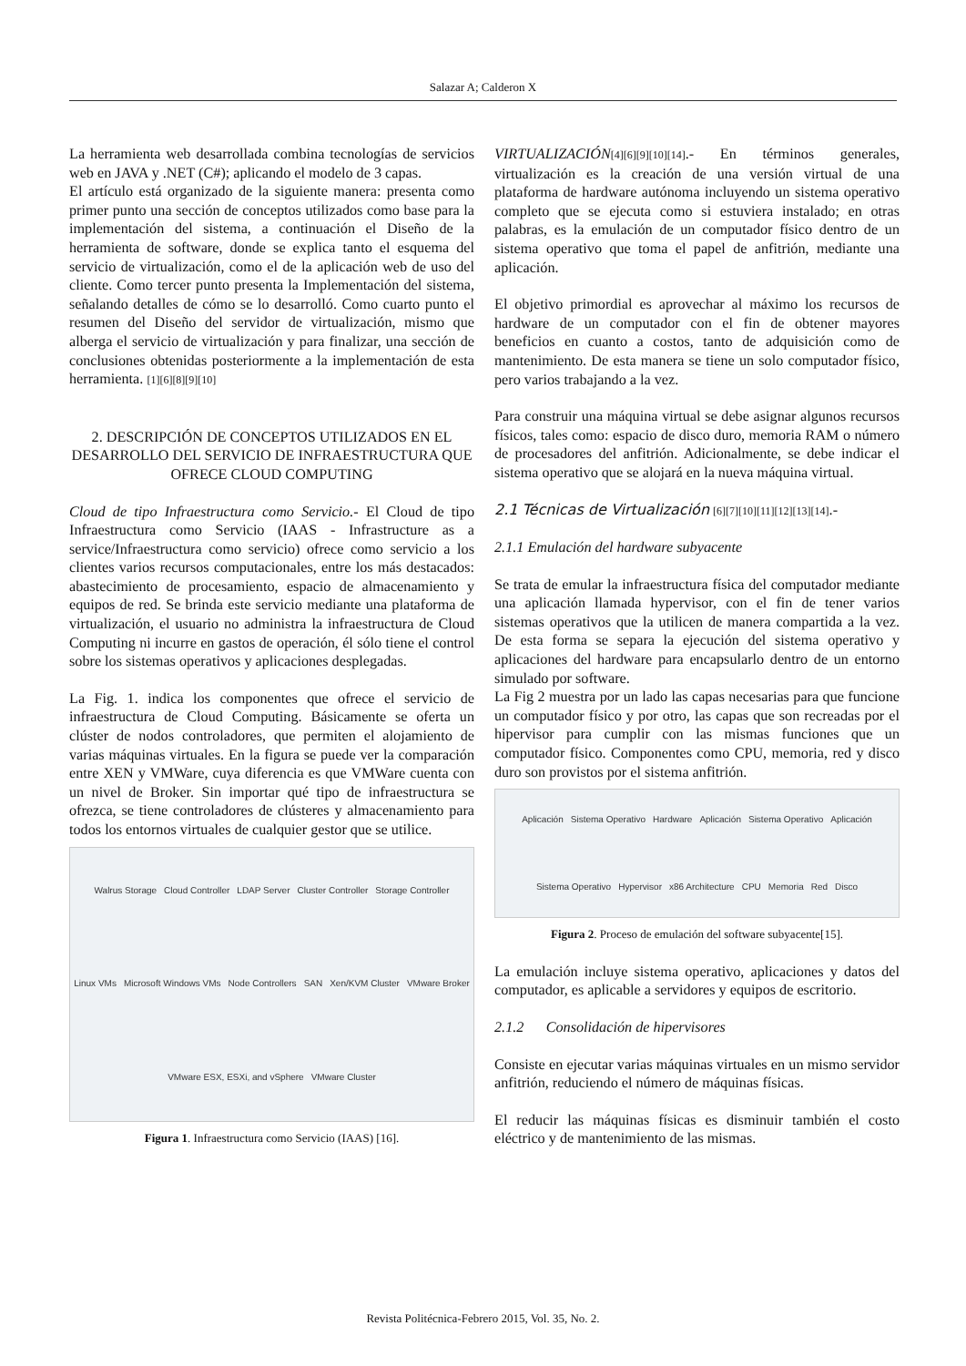Salazar A; Calderon X
La herramienta web desarrollada combina tecnologías de servicios web en JAVA y .NET (C#); aplicando el modelo de 3 capas.
El artículo está organizado de la siguiente manera: presenta como primer punto una sección de conceptos utilizados como base para la implementación del sistema, a continuación el Diseño de la herramienta de software, donde se explica tanto el esquema del servicio de virtualización, como el de la aplicación web de uso del cliente. Como tercer punto presenta la Implementación del sistema, señalando detalles de cómo se lo desarrolló. Como cuarto punto el resumen del Diseño del servidor de virtualización, mismo que alberga el servicio de virtualización y para finalizar, una sección de conclusiones obtenidas posteriormente a la implementación de esta herramienta. [1][6][8][9][10]
2. DESCRIPCIÓN DE CONCEPTOS UTILIZADOS EN EL DESARROLLO DEL SERVICIO DE INFRAESTRUCTURA QUE OFRECE CLOUD COMPUTING
Cloud de tipo Infraestructura como Servicio.- El Cloud de tipo Infraestructura como Servicio (IAAS - Infrastructure as a service/Infraestructura como servicio) ofrece como servicio a los clientes varios recursos computacionales, entre los más destacados: abastecimiento de procesamiento, espacio de almacenamiento y equipos de red. Se brinda este servicio mediante una plataforma de virtualización, el usuario no administra la infraestructura de Cloud Computing ni incurre en gastos de operación, él sólo tiene el control sobre los sistemas operativos y aplicaciones desplegadas.
La Fig. 1. indica los componentes que ofrece el servicio de infraestructura de Cloud Computing. Básicamente se oferta un clúster de nodos controladores, que permiten el alojamiento de varias máquinas virtuales. En la figura se puede ver la comparación entre XEN y VMWare, cuya diferencia es que VMWare cuenta con un nivel de Broker. Sin importar qué tipo de infraestructura se ofrezca, se tiene controladores de clústeres y almacenamiento para todos los entornos virtuales de cualquier gestor que se utilice.
Walrus Storage Cloud Controller LDAP Server Cluster Controller Storage Controller Linux VMs Microsoft Windows VMs Node Controllers SAN Xen/KVM Cluster VMware Broker VMware ESX, ESXi, and vSphere VMware Cluster
Figura 1. Infraestructura como Servicio (IAAS) [16].
VIRTUALIZACIÓN[4][6][9][10][14].- En términos generales, virtualización es la creación de una versión virtual de una plataforma de hardware autónoma incluyendo un sistema operativo completo que se ejecuta como si estuviera instalado; en otras palabras, es la emulación de un computador físico dentro de un sistema operativo que toma el papel de anfitrión, mediante una aplicación.
El objetivo primordial es aprovechar al máximo los recursos de hardware de un computador con el fin de obtener mayores beneficios en cuanto a costos, tanto de adquisición como de mantenimiento. De esta manera se tiene un solo computador físico, pero varios trabajando a la vez.
Para construir una máquina virtual se debe asignar algunos recursos físicos, tales como: espacio de disco duro, memoria RAM o número de procesadores del anfitrión. Adicionalmente, se debe indicar el sistema operativo que se alojará en la nueva máquina virtual.
2.1 Técnicas de Virtualización [6][7][10][11][12][13][14].-
2.1.1 Emulación del hardware subyacente
Se trata de emular la infraestructura física del computador mediante una aplicación llamada hypervisor, con el fin de tener varios sistemas operativos que la utilicen de manera compartida a la vez. De esta forma se separa la ejecución del sistema operativo y aplicaciones del hardware para encapsularlo dentro de un entorno simulado por software.
La Fig 2 muestra por un lado las capas necesarias para que funcione un computador físico y por otro, las capas que son recreadas por el hipervisor para cumplir con las mismas funciones que un computador físico. Componentes como CPU, memoria, red y disco duro son provistos por el sistema anfitrión.
Aplicación Sistema Operativo Hardware Aplicación Sistema Operativo Aplicación Sistema Operativo Hypervisor x86 Architecture CPU Memoria Red Disco
Figura 2. Proceso de emulación del software subyacente[15].
La emulación incluye sistema operativo, aplicaciones y datos del computador, es aplicable a servidores y equipos de escritorio.
2.1.2 Consolidación de hipervisores
Consiste en ejecutar varias máquinas virtuales en un mismo servidor anfitrión, reduciendo el número de máquinas físicas.
El reducir las máquinas físicas es disminuir también el costo eléctrico y de mantenimiento de las mismas.
Revista Politécnica-Febrero 2015, Vol. 35, No. 2.